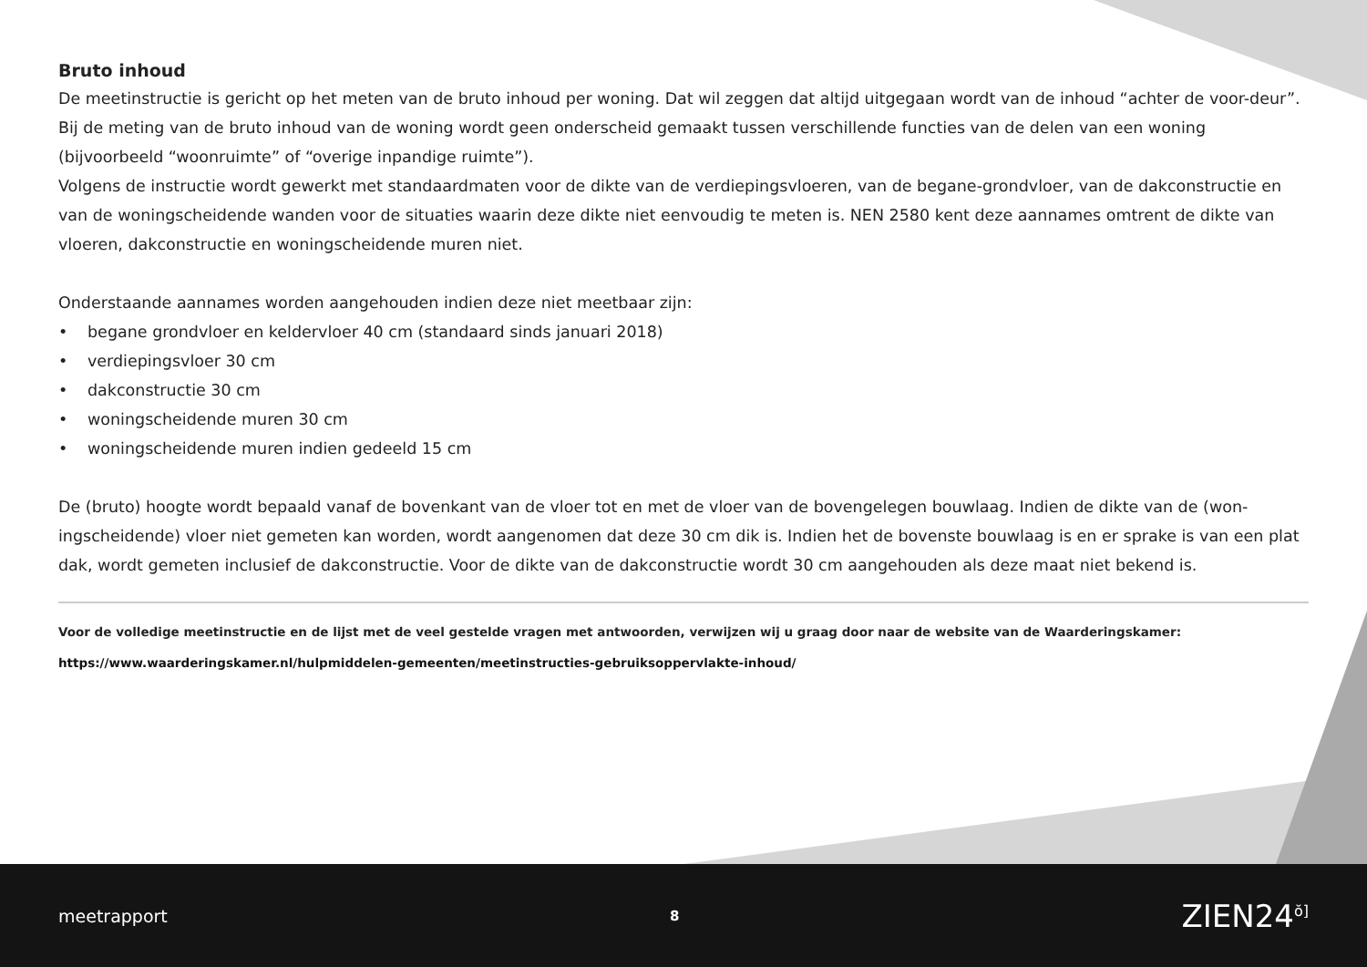Bruto inhoud
De meetinstructie is gericht op het meten van de bruto inhoud per woning. Dat wil zeggen dat altijd uitgegaan wordt van de inhoud “achter de voor-deur”. Bij de meting van de bruto inhoud van de woning wordt geen onderscheid gemaakt tussen verschillende functies van de delen van een woning (bijvoorbeeld “woonruimte” of “overige inpandige ruimte”).
Volgens de instructie wordt gewerkt met standaardmaten voor de dikte van de verdiepingsvloeren, van de begane-grondvloer, van de dakconstructie en van de woningscheidende wanden voor de situaties waarin deze dikte niet eenvoudig te meten is. NEN 2580 kent deze aannames omtrent de dikte van vloeren, dakconstructie en woningscheidende muren niet.
Onderstaande aannames worden aangehouden indien deze niet meetbaar zijn:
• begane grondvloer en keldervloer 40 cm (standaard sinds januari 2018)
• verdiepingsvloer 30 cm
• dakconstructie 30 cm
• woningscheidende muren 30 cm
• woningscheidende muren indien gedeeld 15 cm
De (bruto) hoogte wordt bepaald vanaf de bovenkant van de vloer tot en met de vloer van de bovengelegen bouwlaag. Indien de dikte van de (won-ingscheidende) vloer niet gemeten kan worden, wordt aangenomen dat deze 30 cm dik is. Indien het de bovenste bouwlaag is en er sprake is van een plat dak, wordt gemeten inclusief de dakconstructie. Voor de dikte van de dakconstructie wordt 30 cm aangehouden als deze maat niet bekend is.
Voor de volledige meetinstructie en de lijst met de veel gestelde vragen met antwoorden, verwijzen wij u graag door naar de website van de Waarderingskamer:
https://www.waarderingskamer.nl/hulpmiddelen-gemeenten/meetinstructies-gebruiksoppervlakte-inhoud/
meetrapport 8 ZIEN24<sup>ŏ]</sup>